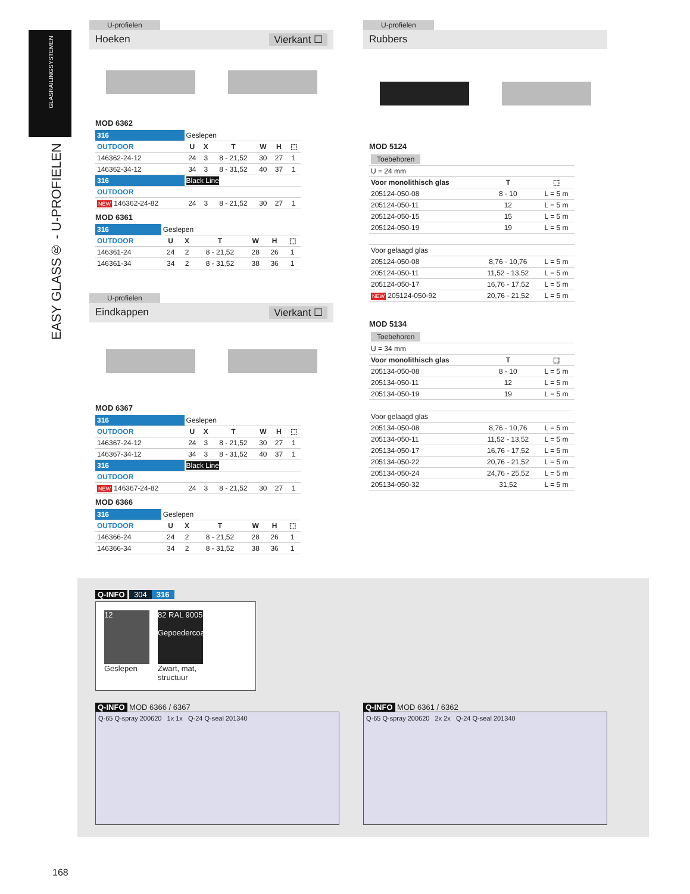GLASRAILINGSYSTEMEN
EASY GLASS® - U-PROFIELEN
U-profielen
Hoeken Vierkant ☐
MOD 6362
| 316 | Geslepen | | | | | |
| OUTDOOR | U | X | T | W | H | ⬚ |
| 146362-24-12 | 24 | 3 | 8 - 21,52 | 30 | 27 | 1 |
| 146362-34-12 | 34 | 3 | 8 - 31,52 | 40 | 37 | 1 |
| 316 | Black Line | | | | | |
| OUTDOOR | | | | | | |
| NEW 146362-24-82 | 24 | 3 | 8 - 21,52 | 30 | 27 | 1 |
MOD 6361
| 316 | Geslepen | | | | | |
| OUTDOOR | U | X | T | W | H | ⬚ |
| 146361-24 | 24 | 2 | 8 - 21,52 | 28 | 26 | 1 |
| 146361-34 | 34 | 2 | 8 - 31,52 | 38 | 36 | 1 |
U-profielen
Eindkappen Vierkant ☐
MOD 6367
| 316 | Geslepen | | | | | |
| OUTDOOR | U | X | T | W | H | ⬚ |
| 146367-24-12 | 24 | 3 | 8 - 21,52 | 30 | 27 | 1 |
| 146367-34-12 | 34 | 3 | 8 - 31,52 | 40 | 37 | 1 |
| 316 | Black Line | | | | | |
| OUTDOOR | | | | | | |
| NEW 146367-24-82 | 24 | 3 | 8 - 21,52 | 30 | 27 | 1 |
MOD 6366
| 316 | Geslepen | | | | | |
| OUTDOOR | U | X | T | W | H | ⬚ |
| 146366-24 | 24 | 2 | 8 - 21,52 | 28 | 26 | 1 |
| 146366-34 | 34 | 2 | 8 - 31,52 | 38 | 36 | 1 |
U-profielen
Rubbers
MOD 5124
| Toebehoren | | |
| U = 24 mm | | |
| Voor monolithisch glas | T | ⬚ |
| 205124-050-08 | 8 - 10 | L = 5 m |
| 205124-050-11 | 12 | L = 5 m |
| 205124-050-15 | 15 | L = 5 m |
| 205124-050-19 | 19 | L = 5 m |
| Voor gelaagd glas | | |
| 205124-050-08 | 8,76 - 10,76 | L = 5 m |
| 205124-050-11 | 11,52 - 13,52 | L = 5 m |
| 205124-050-17 | 16,76 - 17,52 | L = 5 m |
| NEW 205124-050-92 | 20,76 - 21,52 | L = 5 m |
MOD 5134
| Toebehoren | | |
| U = 34 mm | | |
| Voor monolithisch glas | T | ⬚ |
| 205134-050-08 | 8 - 10 | L = 5 m |
| 205134-050-11 | 12 | L = 5 m |
| 205134-050-19 | 19 | L = 5 m |
| Voor gelaagd glas | | |
| 205134-050-08 | 8,76 - 10,76 | L = 5 m |
| 205134-050-11 | 11,52 - 13,52 | L = 5 m |
| 205134-050-17 | 16,76 - 17,52 | L = 5 m |
| 205134-050-22 | 20,76 - 21,52 | L = 5 m |
| 205134-050-24 | 24,76 - 25,52 | L = 5 m |
| 205134-050-32 | 31,52 | L = 5 m |
Q-INFO 304 316
12
Geslepen
82 RAL 9005
Gepoedercoat
Zwart, mat,
structuur
Q-INFO MOD 6366 / 6367
Q-65 Q-spray 200620 1x 1x Q-24 Q-seal 201340
Q-INFO MOD 6361 / 6362
Q-65 Q-spray 200620 2x 2x Q-24 Q-seal 201340
168